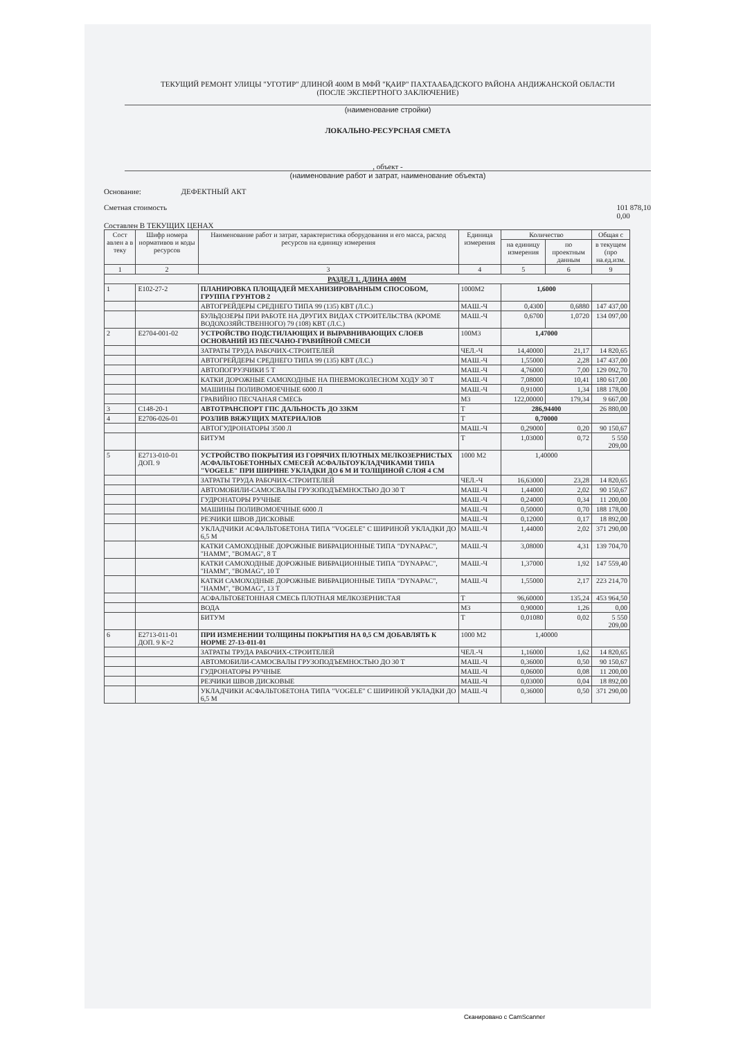ТЕКУЩИЙ РЕМОНТ УЛИЦЫ "УГОТИР" ДЛИНОЙ 400М В МФЙ "ҚАИР" ПАХТААБАДСКОГО РАЙОНА АНДИЖАНСКОЙ ОБЛАСТИ
(ПОСЛЕ ЭКСПЕРТНОГО ЗАКЛЮЧЕНИЕ)
(наименование стройки)
ЛОКАЛЬНО-РЕСУРСНАЯ СМЕТА
, объект -
(наименование работ и затрат, наименование объекта)
Основание: ДЕФЕКТНЫЙ АКТ
Сметная стоимость 101 878,10
0,00
Составлен В ТЕКУЩИХ ЦЕНАХ
| Сост авлен а в теку | Шифр номера нормативов и коды ресурсов | Наименование работ и затрат, характеристика оборудования и его масса, расход ресурсов на единицу измерения | Единица измерения | Количество | | Общая с |
| --- | --- | --- | --- | --- | --- | --- |
| | | | | на единицу измерения | по проектным данным | в текущем (про на.ед.изм. |
| 1 | 2 | 3 | 4 | 5 | 6 | 9 |
| РАЗДЕЛ 1. ДЛИНА 400М | | | | | | |
| 1 | Е102-27-2 | ПЛАНИРОВКА ПЛОЩАДЕЙ МЕХАНИЗИРОВАННЫМ СПОСОБОМ, ГРУППА ГРУНТОВ 2 | 1000М2 | 1,6000 | | |
| | | АВТОГРЕЙДЕРЫ СРЕДНЕГО ТИПА 99 (135) КВТ (Л.С.) | МАШ.-Ч | 0,4300 | 0,6880 | 147 437,00 |
| | | БУЛЬДОЗЕРЫ ПРИ РАБОТЕ НА ДРУГИХ ВИДАХ СТРОИТЕЛЬСТВА (КРОМЕ ВОДОХОЗЯЙСТВЕННОГО) 79 (108) КВТ (Л.С.) | МАШ.-Ч | 0,6700 | 1,0720 | 134 097,00 |
| 2 | Е2704-001-02 | УСТРОЙСТВО ПОДСТИЛАЮЩИХ И ВЫРАВНИВАЮЩИХ СЛОЕВ ОСНОВАНИЙ ИЗ ПЕСЧАНО-ГРАВИЙНОЙ СМЕСИ | 100М3 | 1,47000 | | |
| | | ЗАТРАТЫ ТРУДА РАБОЧИХ-СТРОИТЕЛЕЙ | ЧЕЛ.-Ч | 14,40000 | 21,17 | 14 820,65 |
| | | АВТОГРЕЙДЕРЫ СРЕДНЕГО ТИПА 99 (135) КВТ (Л.С.) | МАШ.-Ч | 1,55000 | 2,28 | 147 437,00 |
| | | АВТОПОГРУЗЧИКИ 5 Т | МАШ.-Ч | 4,76000 | 7,00 | 129 092,70 |
| | | КАТКИ ДОРОЖНЫЕ САМОХОДНЫЕ НА ПНЕВМОКОЛЕСНОМ ХОДУ 30 Т | МАШ.-Ч | 7,08000 | 10,41 | 180 617,00 |
| | | МАШИНЫ ПОЛИВОМОЕЧНЫЕ 6000 Л | МАШ.-Ч | 0,91000 | 1,34 | 188 178,00 |
| | | ГРАВИЙНО ПЕСЧАНАЯ СМЕСЬ | М3 | 122,00000 | 179,34 | 9 667,00 |
| 3 | С148-20-1 | АВТОТРАНСПОРТ ГПС ДАЛЬНОСТЬ ДО 33КМ | Т | 286,94400 | | 26 880,00 |
| 4 | Е2706-026-01 | РОЗЛИВ ВЯЖУЩИХ МАТЕРИАЛОВ | Т | 0,70000 | | |
| | | АВТОГУДРОНАТОРЫ 3500 Л | МАШ.-Ч | 0,29000 | 0,20 | 90 150,67 |
| | | БИТУМ | Т | 1,03000 | 0,72 | 5 550 209,00 |
| 5 | Е2713-010-01 ДОП. 9 | УСТРОЙСТВО ПОКРЫТИЯ ИЗ ГОРЯЧИХ ПЛОТНЫХ МЕЛКОЗЕРНИСТЫХ АСФАЛЬТОБЕТОННЫХ СМЕСЕЙ АСФАЛЬТОУКЛАДЧИКАМИ ТИПА "VOGELE" ПРИ ШИРИНЕ УКЛАДКИ ДО 6 М И ТОЛЩИНОЙ СЛОЯ 4 СМ | 1000 М2 | 1,40000 | | |
| | | ЗАТРАТЫ ТРУДА РАБОЧИХ-СТРОИТЕЛЕЙ | ЧЕЛ.-Ч | 16,63000 | 23,28 | 14 820,65 |
| | | АВТОМОБИЛИ-САМОСВАЛЫ ГРУЗОПОДЪЕМНОСТЬЮ ДО 30 Т | МАШ.-Ч | 1,44000 | 2,02 | 90 150,67 |
| | | ГУДРОНАТОРЫ РУЧНЫЕ | МАШ.-Ч | 0,24000 | 0,34 | 11 200,00 |
| | | МАШИНЫ ПОЛИВОМОЕЧНЫЕ 6000 Л | МАШ.-Ч | 0,50000 | 0,70 | 188 178,00 |
| | | РЕЗЧИКИ ШВОВ ДИСКОВЫЕ | МАШ.-Ч | 0,12000 | 0,17 | 18 892,00 |
| | | УКЛАДЧИКИ АСФАЛЬТОБЕТОНА ТИПА "VOGELE" С ШИРИНОЙ УКЛАДКИ ДО 6,5 М | МАШ.-Ч | 1,44000 | 2,02 | 371 290,00 |
| | | КАТКИ САМОХОДНЫЕ ДОРОЖНЫЕ ВИБРАЦИОННЫЕ ТИПА "DYNAPAC", "HAMM", "BOMAG", 8 Т | МАШ.-Ч | 3,08000 | 4,31 | 139 704,70 |
| | | КАТКИ САМОХОДНЫЕ ДОРОЖНЫЕ ВИБРАЦИОННЫЕ ТИПА "DYNAPAC", "HAMM", "BOMAG", 10 Т | МАШ.-Ч | 1,37000 | 1,92 | 147 559,40 |
| | | КАТКИ САМОХОДНЫЕ ДОРОЖНЫЕ ВИБРАЦИОННЫЕ ТИПА "DYNAPAC", "HAMM", "BOMAG", 13 Т | МАШ.-Ч | 1,55000 | 2,17 | 223 214,70 |
| | | АСФАЛЬТОБЕТОННАЯ СМЕСЬ ПЛОТНАЯ МЕЛКОЗЕРНИСТАЯ | Т | 96,60000 | 135,24 | 453 964,50 |
| | | ВОДА | М3 | 0,90000 | 1,26 | 0,00 |
| | | БИТУМ | Т | 0,01080 | 0,02 | 5 550 209,00 |
| 6 | Е2713-011-01 ДОП. 9 К=2 | ПРИ ИЗМЕНЕНИИ ТОЛЩИНЫ ПОКРЫТИЯ НА 0,5 СМ ДОБАВЛЯТЬ К НОРМЕ 27-13-011-01 | 1000 М2 | 1,40000 | | |
| | | ЗАТРАТЫ ТРУДА РАБОЧИХ-СТРОИТЕЛЕЙ | ЧЕЛ.-Ч | 1,16000 | 1,62 | 14 820,65 |
| | | АВТОМОБИЛИ-САМОСВАЛЫ ГРУЗОПОДЪЕМНОСТЬЮ ДО 30 Т | МАШ.-Ч | 0,36000 | 0,50 | 90 150,67 |
| | | ГУДРОНАТОРЫ РУЧНЫЕ | МАШ.-Ч | 0,06000 | 0,08 | 11 200,00 |
| | | РЕЗЧИКИ ШВОВ ДИСКОВЫЕ | МАШ.-Ч | 0,03000 | 0,04 | 18 892,00 |
| | | УКЛАДЧИКИ АСФАЛЬТОБЕТОНА ТИПА "VOGELE" С ШИРИНОЙ УКЛАДКИ ДО 6,5 М | МАШ.-Ч | 0,36000 | 0,50 | 371 290,00 |
Сканировано с CamScanner